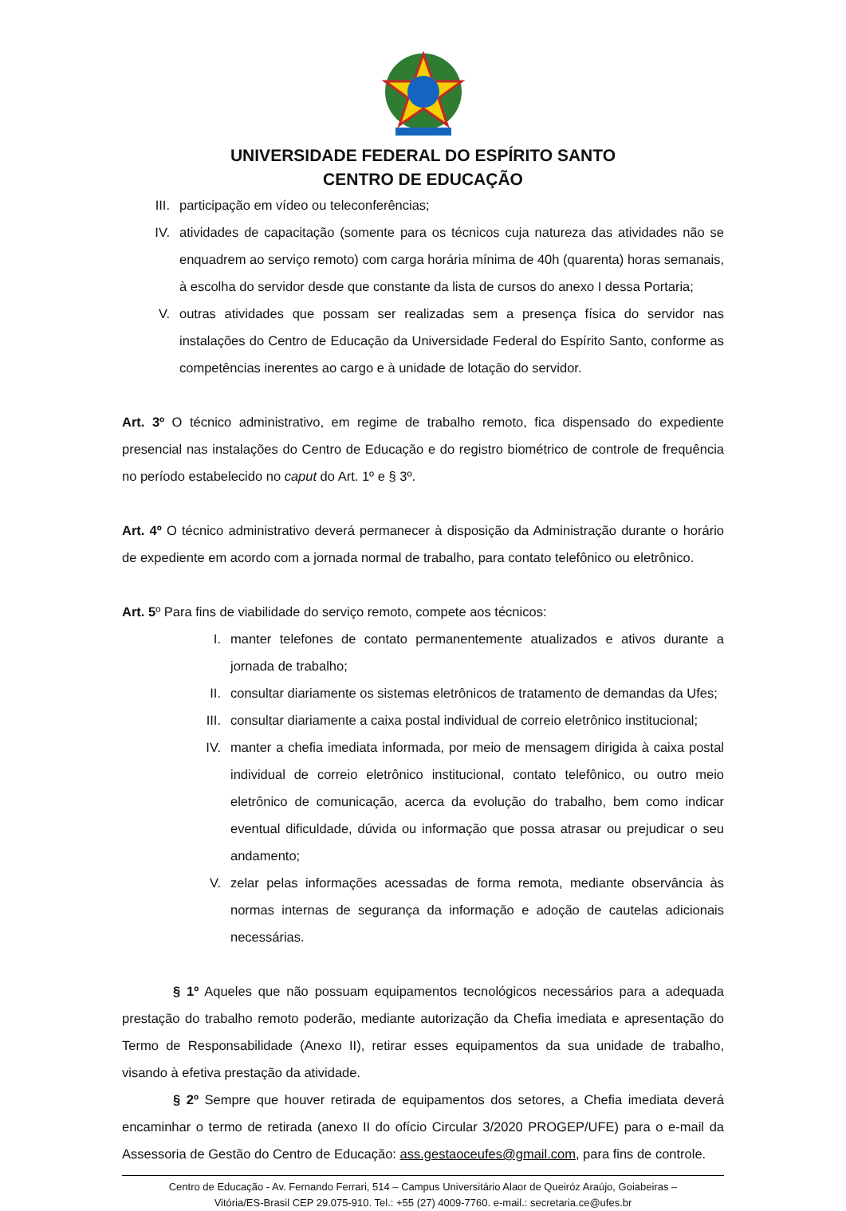UNIVERSIDADE FEDERAL DO ESPÍRITO SANTO
CENTRO DE EDUCAÇÃO
III. participação em vídeo ou teleconferências;
IV. atividades de capacitação (somente para os técnicos cuja natureza das atividades não se enquadrem ao serviço remoto) com carga horária mínima de 40h (quarenta) horas semanais, à escolha do servidor desde que constante da lista de cursos do anexo I dessa Portaria;
V. outras atividades que possam ser realizadas sem a presença física do servidor nas instalações do Centro de Educação da Universidade Federal do Espírito Santo, conforme as competências inerentes ao cargo e à unidade de lotação do servidor.
Art. 3º O técnico administrativo, em regime de trabalho remoto, fica dispensado do expediente presencial nas instalações do Centro de Educação e do registro biométrico de controle de frequência no período estabelecido no caput do Art. 1º e § 3º.
Art. 4º O técnico administrativo deverá permanecer à disposição da Administração durante o horário de expediente em acordo com a jornada normal de trabalho, para contato telefônico ou eletrônico.
Art. 5º Para fins de viabilidade do serviço remoto, compete aos técnicos:
I. manter telefones de contato permanentemente atualizados e ativos durante a jornada de trabalho;
II. consultar diariamente os sistemas eletrônicos de tratamento de demandas da Ufes;
III. consultar diariamente a caixa postal individual de correio eletrônico institucional;
IV. manter a chefia imediata informada, por meio de mensagem dirigida à caixa postal individual de correio eletrônico institucional, contato telefônico, ou outro meio eletrônico de comunicação, acerca da evolução do trabalho, bem como indicar eventual dificuldade, dúvida ou informação que possa atrasar ou prejudicar o seu andamento;
V. zelar pelas informações acessadas de forma remota, mediante observância às normas internas de segurança da informação e adoção de cautelas adicionais necessárias.
§ 1º Aqueles que não possuam equipamentos tecnológicos necessários para a adequada prestação do trabalho remoto poderão, mediante autorização da Chefia imediata e apresentação do Termo de Responsabilidade (Anexo II), retirar esses equipamentos da sua unidade de trabalho, visando à efetiva prestação da atividade.
§ 2º Sempre que houver retirada de equipamentos dos setores, a Chefia imediata deverá encaminhar o termo de retirada (anexo II do ofício Circular 3/2020 PROGEP/UFE) para o e-mail da Assessoria de Gestão do Centro de Educação: ass.gestaoceufes@gmail.com, para fins de controle.
Centro de Educação - Av. Fernando Ferrari, 514 – Campus Universitário Alaor de Queiróz Araújo, Goiabeiras –
Vitória/ES-Brasil CEP 29.075-910. Tel.: +55 (27) 4009-7760. e-mail.: secretaria.ce@ufes.br